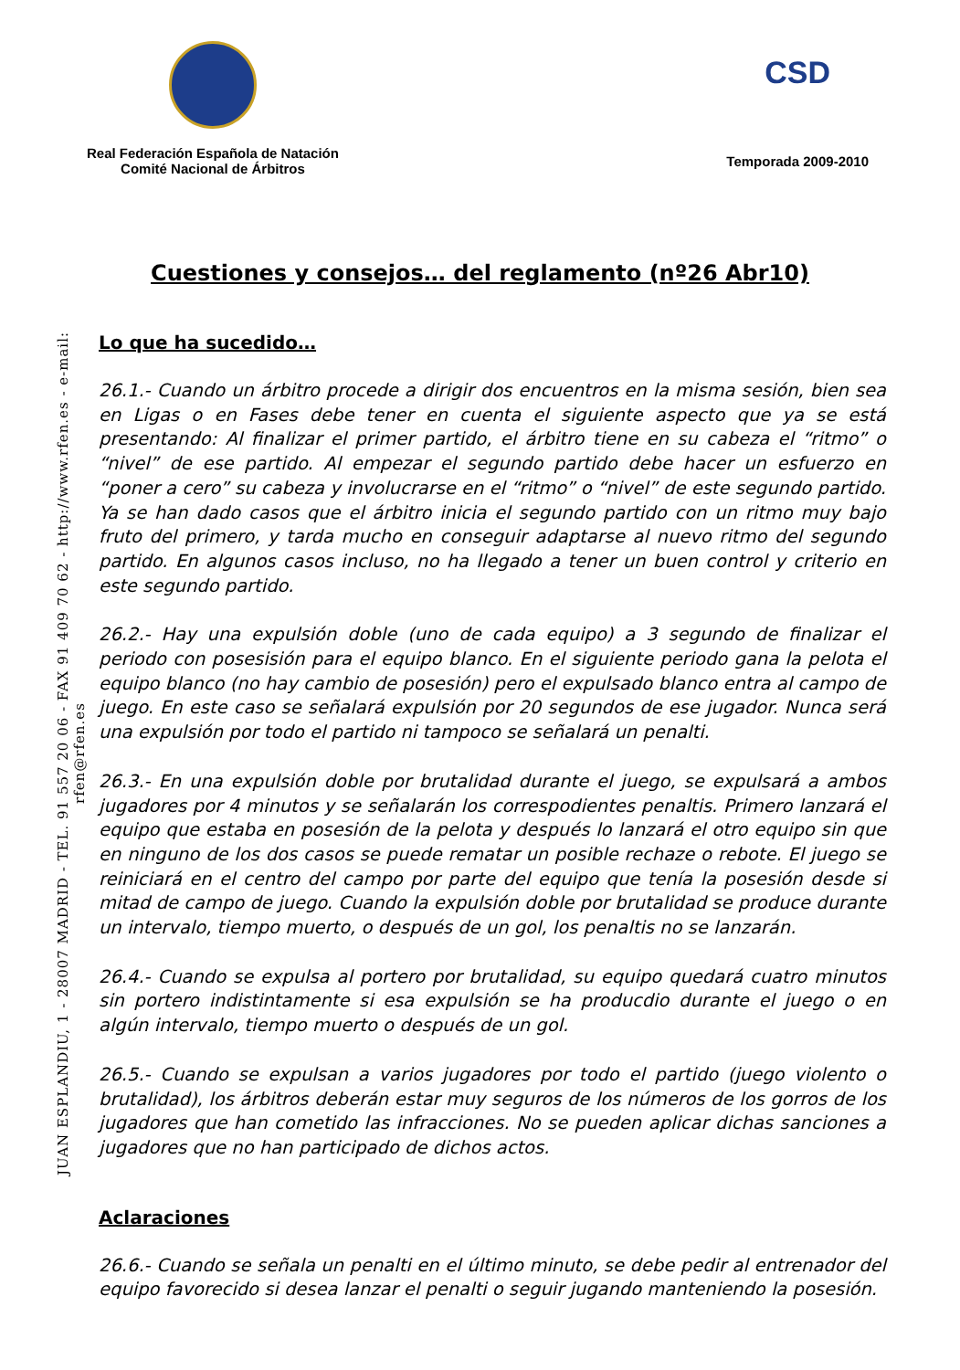Real Federación Española de Natación
Comité Nacional de Árbitros
CSD
Temporada 2009-2010
Cuestiones y consejos… del reglamento (nº26 Abr10)
JUAN ESPLANDIU, 1 - 28007 MADRID - TEL. 91 557 20 06 - FAX 91 409 70 62 - http://www.rfen.es - e-mail: rfen@rfen.es
Lo que ha sucedido…
26.1.- Cuando un árbitro procede a dirigir dos encuentros en la misma sesión, bien sea en Ligas o en Fases debe tener en cuenta el siguiente aspecto que ya se está presentando: Al finalizar el primer partido, el árbitro tiene en su cabeza el “ritmo” o “nivel” de ese partido. Al empezar el segundo partido debe hacer un esfuerzo en “poner a cero” su cabeza y involucrarse en el “ritmo” o “nivel” de este segundo partido. Ya se han dado casos que el árbitro inicia el segundo partido con un ritmo muy bajo fruto del primero, y tarda mucho en conseguir adaptarse al nuevo ritmo del segundo partido. En algunos casos incluso, no ha llegado a tener un buen control y criterio en este segundo partido.
26.2.- Hay una expulsión doble (uno de cada equipo) a 3 segundo de finalizar el periodo con posesisión para el equipo blanco. En el siguiente periodo gana la pelota el equipo blanco (no hay cambio de posesión) pero el expulsado blanco entra al campo de juego. En este caso se señalará expulsión por 20 segundos de ese jugador. Nunca será una expulsión por todo el partido ni tampoco se señalará un penalti.
26.3.- En una expulsión doble por brutalidad durante el juego, se expulsará a ambos jugadores por 4 minutos y se señalarán los correspodientes penaltis. Primero lanzará el equipo que estaba en posesión de la pelota y después lo lanzará el otro equipo sin que en ninguno de los dos casos se puede rematar un posible rechaze o rebote. El juego se reiniciará en el centro del campo por parte del equipo que tenía la posesión desde si mitad de campo de juego. Cuando la expulsión doble por brutalidad se produce durante un intervalo, tiempo muerto, o después de un gol, los penaltis no se lanzarán.
26.4.- Cuando se expulsa al portero por brutalidad, su equipo quedará cuatro minutos sin portero indistintamente si esa expulsión se ha producdio durante el juego o en algún intervalo, tiempo muerto o después de un gol.
26.5.- Cuando se expulsan a varios jugadores por todo el partido (juego violento o brutalidad), los árbitros deberán estar muy seguros de los números de los gorros de los jugadores que han cometido las infracciones. No se pueden aplicar dichas sanciones a jugadores que no han participado de dichos actos.
Aclaraciones
26.6.- Cuando se señala un penalti en el último minuto, se debe pedir al entrenador del equipo favorecido si desea lanzar el penalti o seguir jugando manteniendo la posesión.